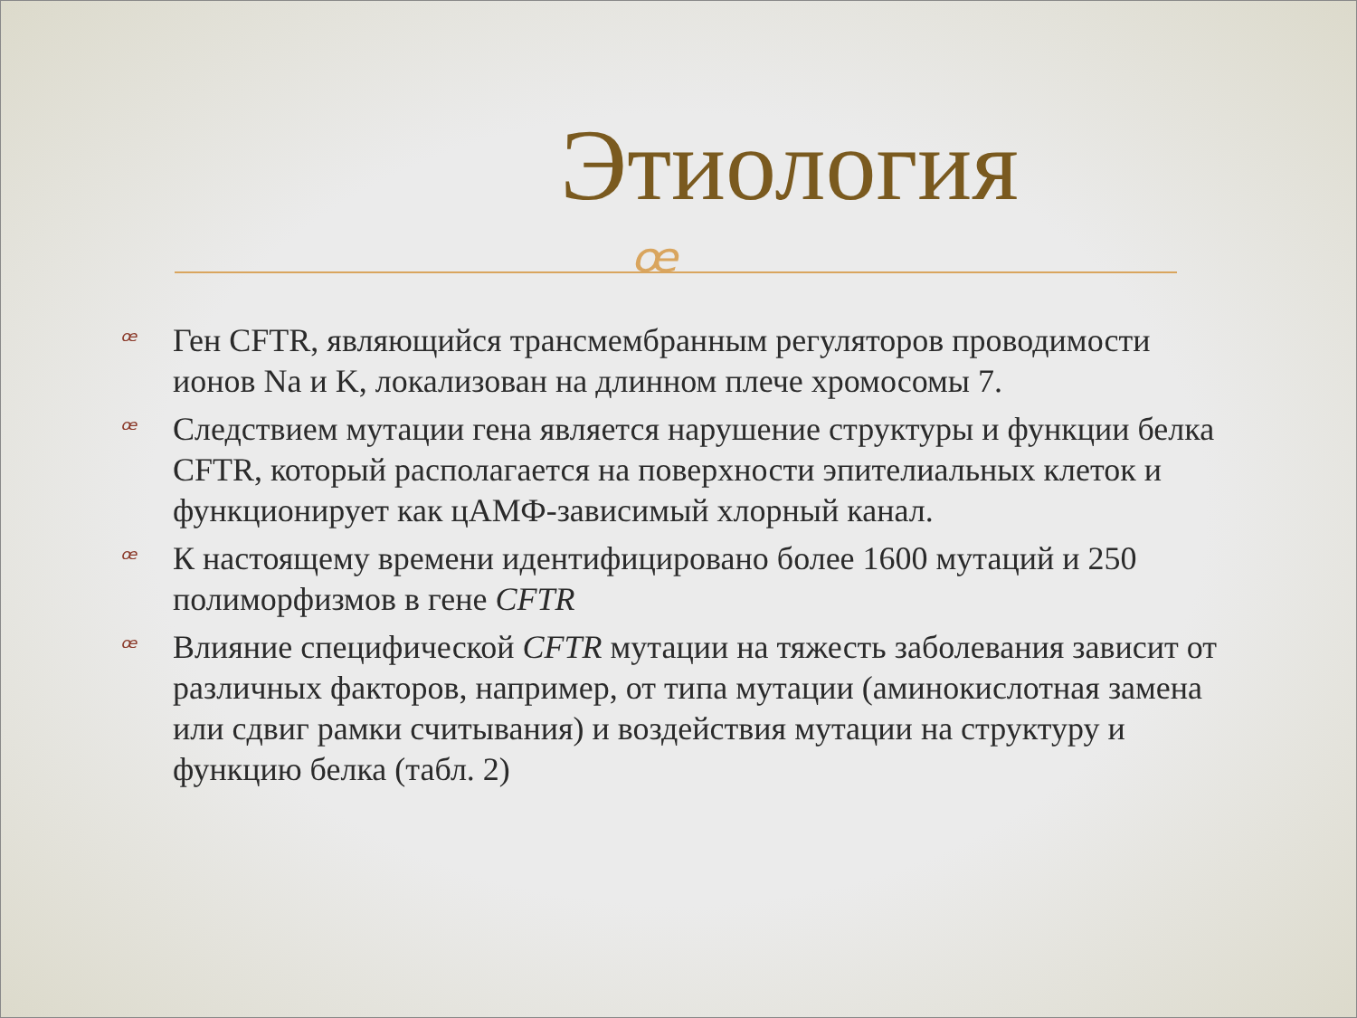Этиология
ꟹ
ꟹ Ген CFTR, являющийся трансмембранным регуляторов проводимости ионов Na и K, локализован на длинном плече хромосомы 7.
ꟹ Следствием мутации гена является нарушение структуры и функции белка CFTR, который располагается на поверхности эпителиальных клеток и функционирует как цАМФ-зависимый хлорный канал.
ꟹ К настоящему времени идентифицировано более 1600 мутаций и 250 полиморфизмов в гене CFTR
ꟹ Влияние специфической CFTR мутации на тяжесть заболевания зависит от различных факторов, например, от типа мутации (аминокислотная замена или сдвиг рамки считывания) и воздействия мутации на структуру и функцию белка (табл. 2)